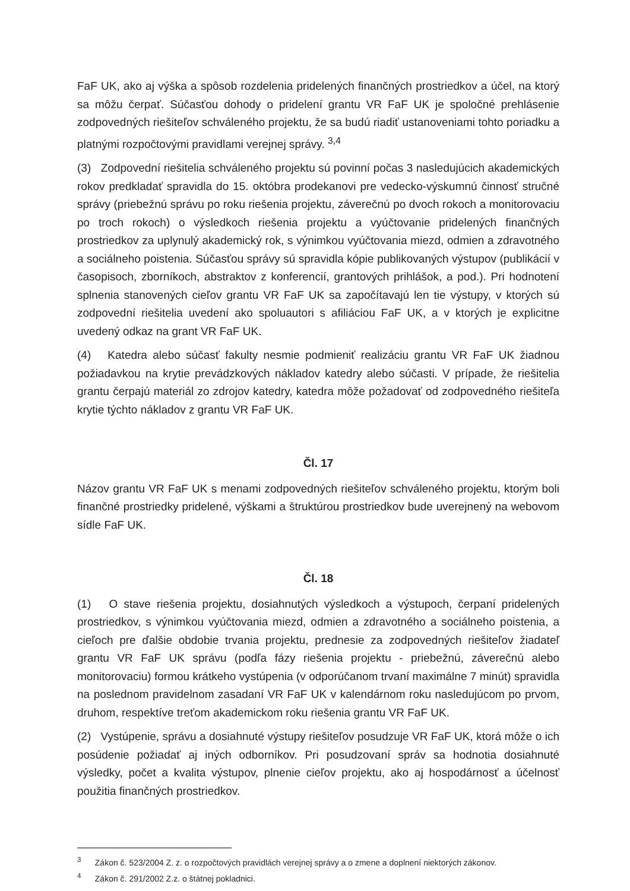FaF UK, ako aj výška a spôsob rozdelenia pridelených finančných prostriedkov a účel, na ktorý sa môžu čerpať. Súčasťou dohody o pridelení grantu VR FaF UK je spoločné prehlásenie zodpovedných riešiteľov schváleného projektu, že sa budú riadiť ustanoveniami tohto poriadku a platnými rozpočtovými pravidlami verejnej správy. <sup>3,4</sup>
(3) Zodpovední riešitelia schváleného projektu sú povinní počas 3 nasledujúcich akademických rokov predkladať spravidla do 15. októbra prodekanovi pre vedecko-výskumnú činnosť stručné správy (priebežnú správu po roku riešenia projektu, záverečnú po dvoch rokoch a monitorovaciu po troch rokoch) o výsledkoch riešenia projektu a vyúčtovanie pridelených finančných prostriedkov za uplynulý akademický rok, s výnimkou vyúčtovania miezd, odmien a zdravotného a sociálneho poistenia. Súčasťou správy sú spravidla kópie publikovaných výstupov (publikácií v časopisoch, zborníkoch, abstraktov z konferencií, grantových prihlášok, a pod.). Pri hodnotení splnenia stanovených cieľov grantu VR FaF UK sa započítavajú len tie výstupy, v ktorých sú zodpovední riešitelia uvedení ako spoluautori s afiliáciou FaF UK, a v ktorých je explicitne uvedený odkaz na grant VR FaF UK.
(4) Katedra alebo súčasť fakulty nesmie podmieniť realizáciu grantu VR FaF UK žiadnou požiadavkou na krytie prevádzkových nákladov katedry alebo súčasti. V prípade, že riešitelia grantu čerpajú materiál zo zdrojov katedry, katedra môže požadovať od zodpovedného riešiteľa krytie týchto nákladov z grantu VR FaF UK.
Čl. 17
Názov grantu VR FaF UK s menami zodpovedných riešiteľov schváleného projektu, ktorým boli finančné prostriedky pridelené, výškami a štruktúrou prostriedkov bude uverejnený na webovom sídle FaF UK.
Čl. 18
(1) O stave riešenia projektu, dosiahnutých výsledkoch a výstupoch, čerpaní pridelených prostriedkov, s výnimkou vyúčtovania miezd, odmien a zdravotného a sociálneho poistenia, a cieľoch pre ďalšie obdobie trvania projektu, prednesie za zodpovedných riešiteľov žiadateľ grantu VR FaF UK správu (podľa fázy riešenia projektu - priebežnú, záverečnú alebo monitorovaciu) formou krátkeho vystúpenia (v odporúčanom trvaní maximálne 7 minút) spravidla na poslednom pravidelnom zasadaní VR FaF UK v kalendárnom roku nasledujúcom po prvom, druhom, respektíve treťom akademickom roku riešenia grantu VR FaF UK.
(2) Vystúpenie, správu a dosiahnuté výstupy riešiteľov posudzuje VR FaF UK, ktorá môže o ich posúdenie požiadať aj iných odborníkov. Pri posudzovaní správ sa hodnotia dosiahnuté výsledky, počet a kvalita výstupov, plnenie cieľov projektu, ako aj hospodárnosť a účelnosť použitia finančných prostriedkov.
<sup>3</sup> Zákon č. 523/2004 Z. z. o rozpočtových pravidlách verejnej správy a o zmene a doplnení niektorých zákonov.
<sup>4</sup> Zákon č. 291/2002 Z.z. o štátnej pokladnici.